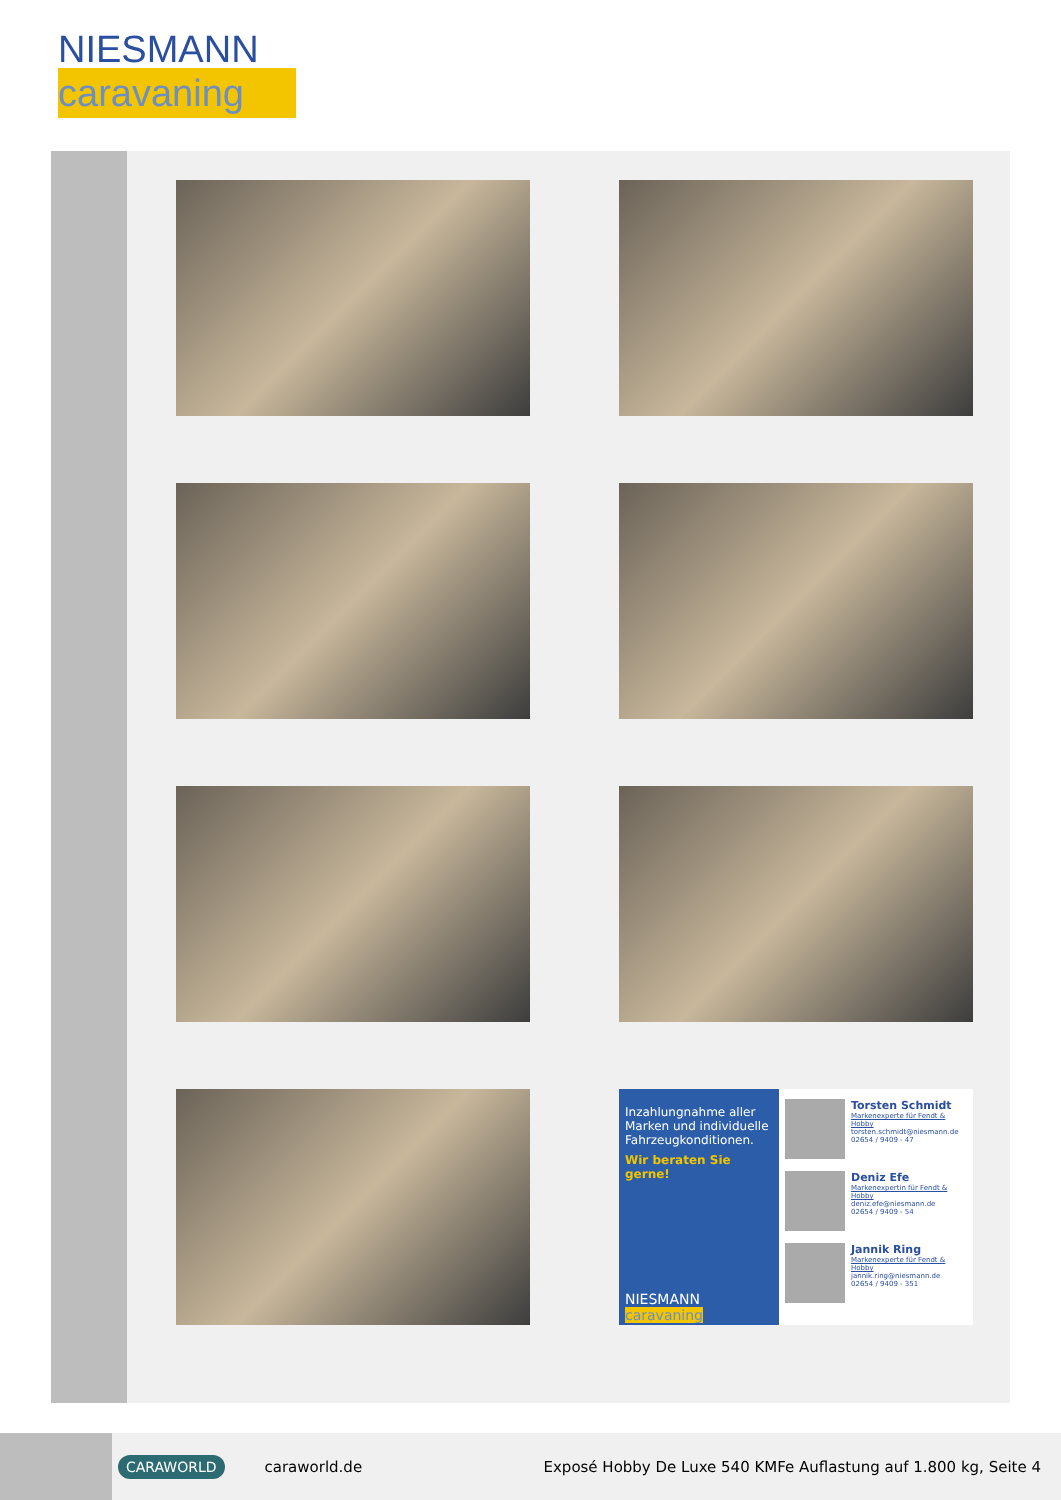NIESMANN
caravaning
Inzahlungnahme aller Marken und individuelle Fahrzeugkonditionen.
Wir beraten Sie gerne!
NIESMANN
caravaning
Torsten Schmidt
Markenexperte für Fendt & Hobby
torsten.schmidt@niesmann.de
02654 / 9409 - 47
Deniz Efe
Markenexpertin für Fendt & Hobby
deniz.efe@niesmann.de
02654 / 9409 - 54
Jannik Ring
Markenexperte für Fendt & Hobby
jannik.ring@niesmann.de
02654 / 9409 - 351
CARAWORLD caraworld.de Exposé Hobby De Luxe 540 KMFe Auflastung auf 1.800 kg, Seite 4